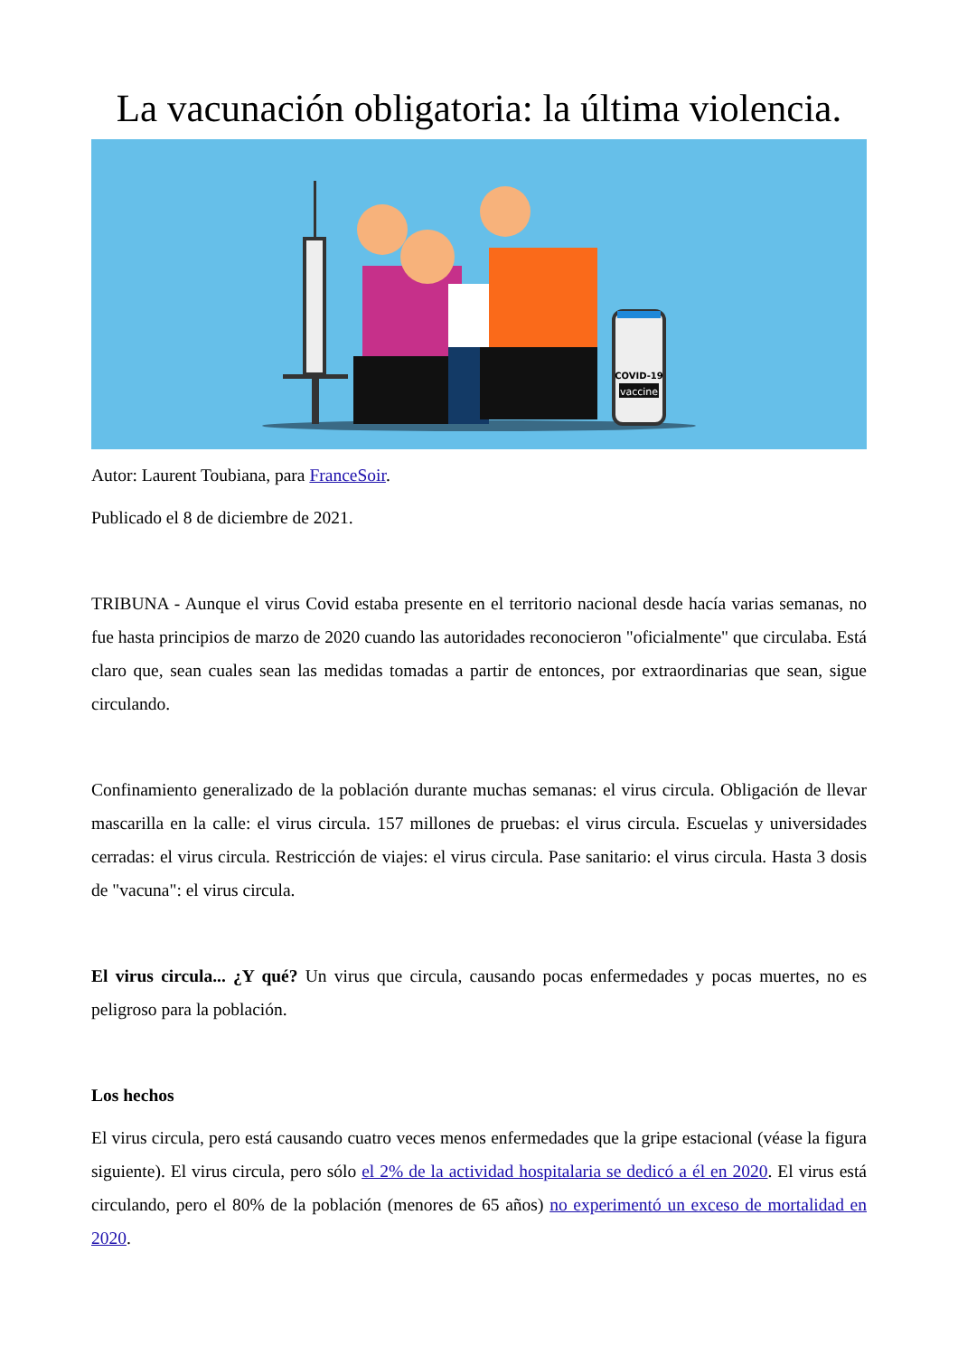La vacunación obligatoria: la última violencia.
COVID-19
vaccine
Autor: Laurent Toubiana, para FranceSoir.
Publicado el 8 de diciembre de 2021.
TRIBUNA - Aunque el virus Covid estaba presente en el territorio nacional desde hacía varias semanas, no fue hasta principios de marzo de 2020 cuando las autoridades reconocieron "oficialmente" que circulaba. Está claro que, sean cuales sean las medidas tomadas a partir de entonces, por extraordinarias que sean, sigue circulando.
Confinamiento generalizado de la población durante muchas semanas: el virus circula. Obligación de llevar mascarilla en la calle: el virus circula. 157 millones de pruebas: el virus circula. Escuelas y universidades cerradas: el virus circula. Restricción de viajes: el virus circula. Pase sanitario: el virus circula. Hasta 3 dosis de "vacuna": el virus circula.
El virus circula... ¿Y qué? Un virus que circula, causando pocas enfermedades y pocas muertes, no es peligroso para la población.
Los hechos
El virus circula, pero está causando cuatro veces menos enfermedades que la gripe estacional (véase la figura siguiente). El virus circula, pero sólo el 2% de la actividad hospitalaria se dedicó a él en 2020. El virus está circulando, pero el 80% de la población (menores de 65 años) no experimentó un exceso de mortalidad en 2020.